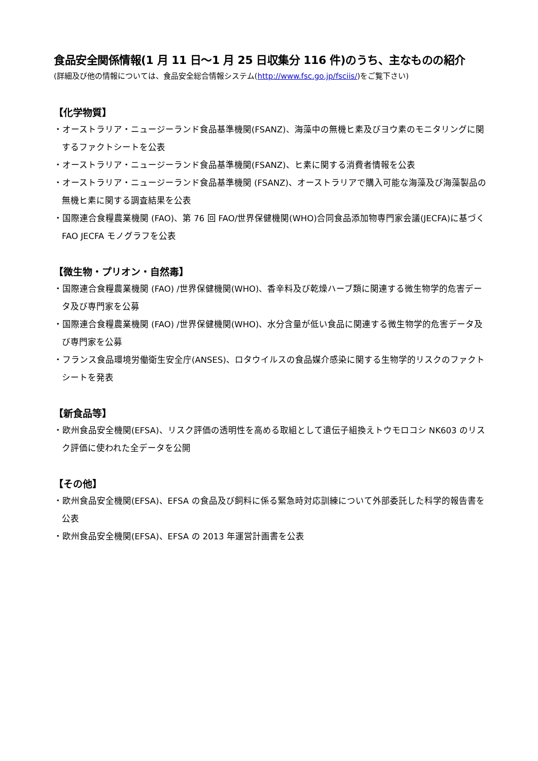食品安全関係情報(1 月 11 日～1 月 25 日収集分 116 件)のうち、主なものの紹介
(詳細及び他の情報については、食品安全総合情報システム(http://www.fsc.go.jp/fsciis/)をご覧下さい)
【化学物質】
・オーストラリア・ニュージーランド食品基準機関(FSANZ)、海藻中の無機ヒ素及びヨウ素のモニタリングに関するファクトシートを公表
・オーストラリア・ニュージーランド食品基準機関(FSANZ)、ヒ素に関する消費者情報を公表
・オーストラリア・ニュージーランド食品基準機関 (FSANZ)、オーストラリアで購入可能な海藻及び海藻製品の無機ヒ素に関する調査結果を公表
・国際連合食糧農業機関 (FAO)、第 76 回 FAO/世界保健機関(WHO)合同食品添加物専門家会議(JECFA)に基づく FAO JECFA モノグラフを公表
【微生物・プリオン・自然毒】
・国際連合食糧農業機関 (FAO) /世界保健機関(WHO)、香辛料及び乾燥ハーブ類に関連する微生物学的危害データ及び専門家を公募
・国際連合食糧農業機関 (FAO) /世界保健機関(WHO)、水分含量が低い食品に関連する微生物学的危害データ及び専門家を公募
・フランス食品環境労働衛生安全庁(ANSES)、ロタウイルスの食品媒介感染に関する生物学的リスクのファクトシートを発表
【新食品等】
・欧州食品安全機関(EFSA)、リスク評価の透明性を高める取組として遺伝子組換えトウモロコシ NK603 のリスク評価に使われた全データを公開
【その他】
・欧州食品安全機関(EFSA)、EFSA の食品及び飼料に係る緊急時対応訓練について外部委託した科学的報告書を公表
・欧州食品安全機関(EFSA)、EFSA の 2013 年運営計画書を公表